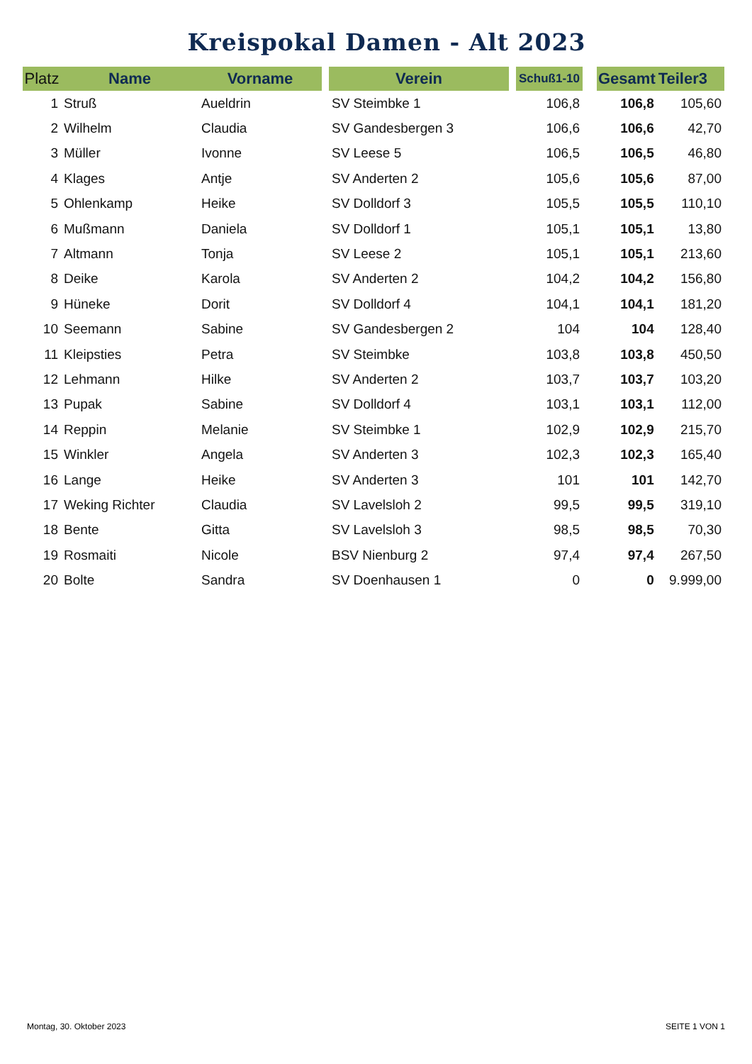Kreispokal Damen - Alt 2023
| Platz | Name | Vorname | | Verein | | Schuß1-10 | | Gesamt | Teiler3 |
| --- | --- | --- | --- | --- | --- | --- | --- | --- | --- |
| 1 | Struß | Aueldrin | | SV Steimbke 1 | | 106,8 | | 106,8 | 105,60 |
| 2 | Wilhelm | Claudia | | SV Gandesbergen 3 | | 106,6 | | 106,6 | 42,70 |
| 3 | Müller | Ivonne | | SV Leese 5 | | 106,5 | | 106,5 | 46,80 |
| 4 | Klages | Antje | | SV Anderten 2 | | 105,6 | | 105,6 | 87,00 |
| 5 | Ohlenkamp | Heike | | SV Dolldorf 3 | | 105,5 | | 105,5 | 110,10 |
| 6 | Mußmann | Daniela | | SV Dolldorf 1 | | 105,1 | | 105,1 | 13,80 |
| 7 | Altmann | Tonja | | SV Leese 2 | | 105,1 | | 105,1 | 213,60 |
| 8 | Deike | Karola | | SV Anderten 2 | | 104,2 | | 104,2 | 156,80 |
| 9 | Hüneke | Dorit | | SV Dolldorf 4 | | 104,1 | | 104,1 | 181,20 |
| 10 | Seemann | Sabine | | SV Gandesbergen 2 | | 104 | | 104 | 128,40 |
| 11 | Kleipsties | Petra | | SV Steimbke | | 103,8 | | 103,8 | 450,50 |
| 12 | Lehmann | Hilke | | SV Anderten 2 | | 103,7 | | 103,7 | 103,20 |
| 13 | Pupak | Sabine | | SV Dolldorf 4 | | 103,1 | | 103,1 | 112,00 |
| 14 | Reppin | Melanie | | SV Steimbke 1 | | 102,9 | | 102,9 | 215,70 |
| 15 | Winkler | Angela | | SV Anderten 3 | | 102,3 | | 102,3 | 165,40 |
| 16 | Lange | Heike | | SV Anderten 3 | | 101 | | 101 | 142,70 |
| 17 | Weking Richter | Claudia | | SV Lavelsloh 2 | | 99,5 | | 99,5 | 319,10 |
| 18 | Bente | Gitta | | SV Lavelsloh 3 | | 98,5 | | 98,5 | 70,30 |
| 19 | Rosmaiti | Nicole | | BSV Nienburg 2 | | 97,4 | | 97,4 | 267,50 |
| 20 | Bolte | Sandra | | SV Doenhausen 1 | | 0 | | 0 | 9.999,00 |
Montag, 30. Oktober 2023 SEITE 1 VON 1